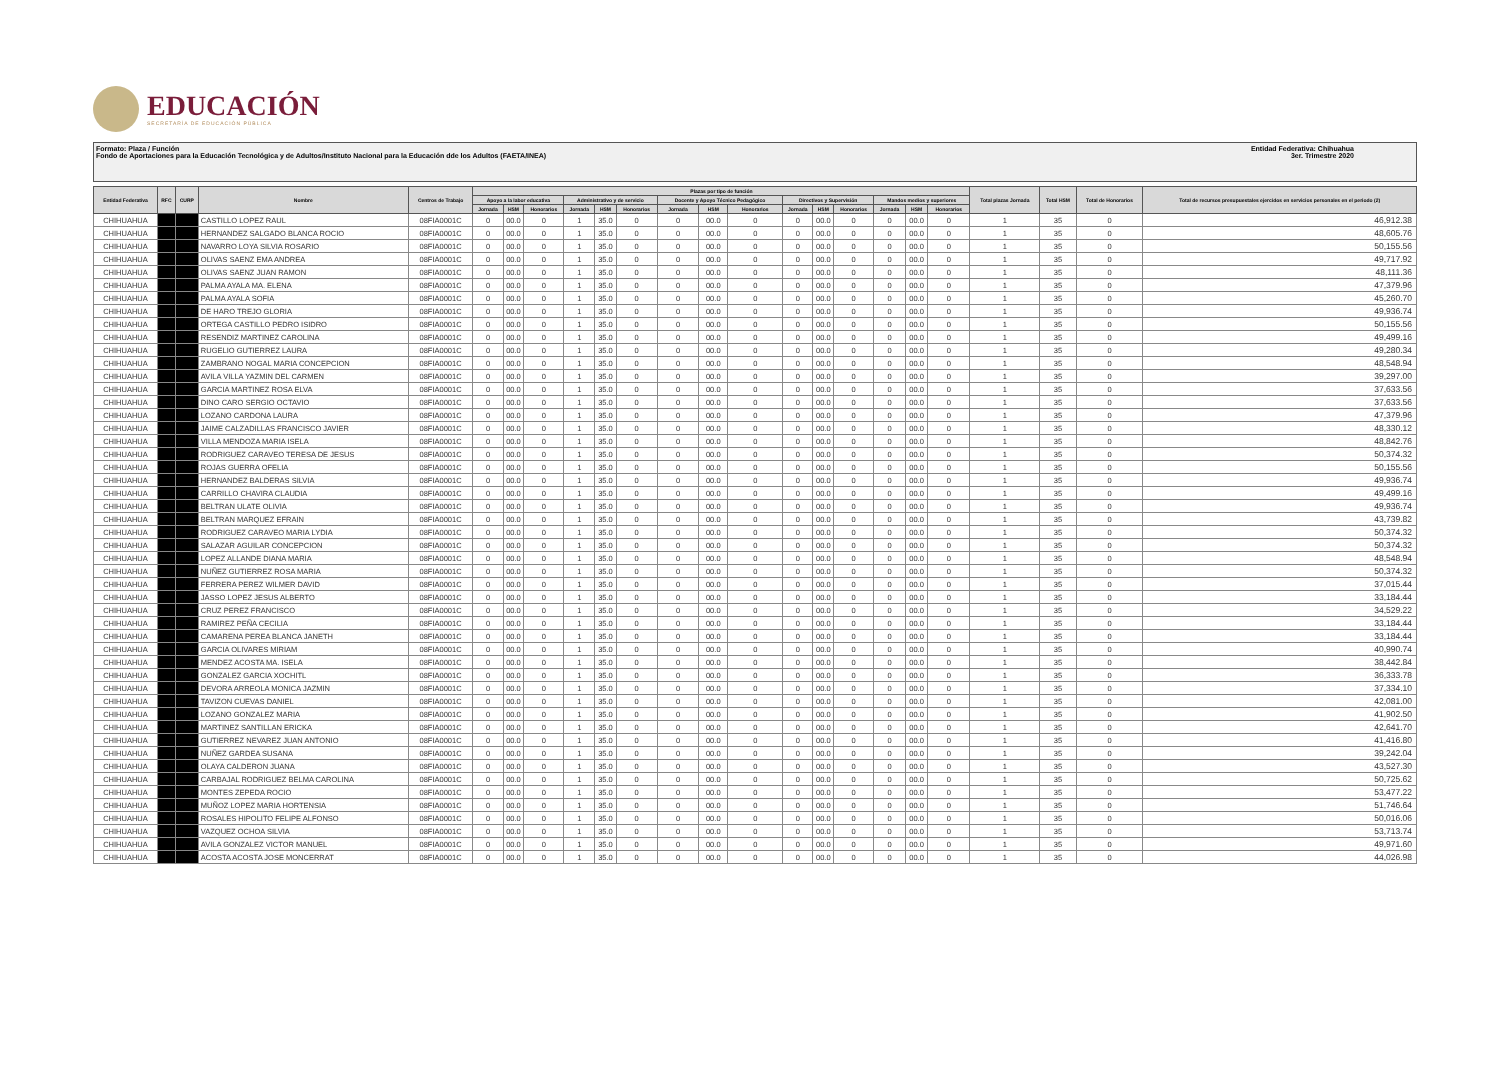EDUCACIÓN
SECRETARÍA DE EDUCACIÓN PÚBLICA
Formato: Plaza / Función
Fondo de Aportaciones para la Educación Tecnológica y de Adultos/Instituto Nacional para la Educación dde los Adultos (FAETA/INEA)
Entidad Federativa: Chihuahua
3er. Trimestre 2020
| Entidad Federativa | RFC | CURP | Nombre | Centros de Trabajo | Plazas por tipo de función | | | | | | | | | | | | | | | Total plazas Jornada | Total HSM | Total de Honorarios | Total de recursos presupuestales ejercidos en servicios personales en el periodo (2) |
| --- | --- | --- | --- | --- | --- | --- | --- | --- | --- | --- | --- | --- | --- | --- | --- | --- | --- | --- | --- | --- | --- | --- | --- |
| | | | | | Apoyo a la labor educativa | | | Administrativo y de servicio | | | Docente y Apoyo Técnico Pedagógico | | | Directivos y Supervisión | | | Mandos medios y superiores | | | | | | |
| | | | | | Jornada | HSM | Honorarios | Jornada | HSM | Honorarios | Jornada | HSM | Honorarios | Jornada | HSM | Honorarios | Jornada | HSM | Honorarios | | | | |
| CHIHUAHUA | | | CASTILLO LOPEZ RAUL | 08FIA0001C | 0 | 00.0 | 0 | 1 | 35.0 | 0 | 0 | 00.0 | 0 | 0 | 00.0 | 0 | 0 | 00.0 | 0 | 1 | 35 | 0 | 46,912.38 |
| CHIHUAHUA | | | HERNANDEZ SALGADO BLANCA ROCIO | 08FIA0001C | 0 | 00.0 | 0 | 1 | 35.0 | 0 | 0 | 00.0 | 0 | 0 | 00.0 | 0 | 0 | 00.0 | 0 | 1 | 35 | 0 | 48,605.76 |
| CHIHUAHUA | | | NAVARRO LOYA SILVIA ROSARIO | 08FIA0001C | 0 | 00.0 | 0 | 1 | 35.0 | 0 | 0 | 00.0 | 0 | 0 | 00.0 | 0 | 0 | 00.0 | 0 | 1 | 35 | 0 | 50,155.56 |
| CHIHUAHUA | | | OLIVAS SAENZ EMA ANDREA | 08FIA0001C | 0 | 00.0 | 0 | 1 | 35.0 | 0 | 0 | 00.0 | 0 | 0 | 00.0 | 0 | 0 | 00.0 | 0 | 1 | 35 | 0 | 49,717.92 |
| CHIHUAHUA | | | OLIVAS SAENZ JUAN RAMON | 08FIA0001C | 0 | 00.0 | 0 | 1 | 35.0 | 0 | 0 | 00.0 | 0 | 0 | 00.0 | 0 | 0 | 00.0 | 0 | 1 | 35 | 0 | 48,111.36 |
| CHIHUAHUA | | | PALMA AYALA MA. ELENA | 08FIA0001C | 0 | 00.0 | 0 | 1 | 35.0 | 0 | 0 | 00.0 | 0 | 0 | 00.0 | 0 | 0 | 00.0 | 0 | 1 | 35 | 0 | 47,379.96 |
| CHIHUAHUA | | | PALMA AYALA SOFIA | 08FIA0001C | 0 | 00.0 | 0 | 1 | 35.0 | 0 | 0 | 00.0 | 0 | 0 | 00.0 | 0 | 0 | 00.0 | 0 | 1 | 35 | 0 | 45,260.70 |
| CHIHUAHUA | | | DE HARO TREJO GLORIA | 08FIA0001C | 0 | 00.0 | 0 | 1 | 35.0 | 0 | 0 | 00.0 | 0 | 0 | 00.0 | 0 | 0 | 00.0 | 0 | 1 | 35 | 0 | 49,936.74 |
| CHIHUAHUA | | | ORTEGA CASTILLO PEDRO ISIDRO | 08FIA0001C | 0 | 00.0 | 0 | 1 | 35.0 | 0 | 0 | 00.0 | 0 | 0 | 00.0 | 0 | 0 | 00.0 | 0 | 1 | 35 | 0 | 50,155.56 |
| CHIHUAHUA | | | RESENDIZ MARTINEZ CAROLINA | 08FIA0001C | 0 | 00.0 | 0 | 1 | 35.0 | 0 | 0 | 00.0 | 0 | 0 | 00.0 | 0 | 0 | 00.0 | 0 | 1 | 35 | 0 | 49,499.16 |
| CHIHUAHUA | | | RUGELIO GUTIERREZ LAURA | 08FIA0001C | 0 | 00.0 | 0 | 1 | 35.0 | 0 | 0 | 00.0 | 0 | 0 | 00.0 | 0 | 0 | 00.0 | 0 | 1 | 35 | 0 | 49,280.34 |
| CHIHUAHUA | | | ZAMBRANO NOGAL MARIA CONCEPCION | 08FIA0001C | 0 | 00.0 | 0 | 1 | 35.0 | 0 | 0 | 00.0 | 0 | 0 | 00.0 | 0 | 0 | 00.0 | 0 | 1 | 35 | 0 | 48,548.94 |
| CHIHUAHUA | | | AVILA VILLA YAZMIN DEL CARMEN | 08FIA0001C | 0 | 00.0 | 0 | 1 | 35.0 | 0 | 0 | 00.0 | 0 | 0 | 00.0 | 0 | 0 | 00.0 | 0 | 1 | 35 | 0 | 39,297.00 |
| CHIHUAHUA | | | GARCIA MARTINEZ ROSA ELVA | 08FIA0001C | 0 | 00.0 | 0 | 1 | 35.0 | 0 | 0 | 00.0 | 0 | 0 | 00.0 | 0 | 0 | 00.0 | 0 | 1 | 35 | 0 | 37,633.56 |
| CHIHUAHUA | | | DINO CARO SERGIO OCTAVIO | 08FIA0001C | 0 | 00.0 | 0 | 1 | 35.0 | 0 | 0 | 00.0 | 0 | 0 | 00.0 | 0 | 0 | 00.0 | 0 | 1 | 35 | 0 | 37,633.56 |
| CHIHUAHUA | | | LOZANO CARDONA LAURA | 08FIA0001C | 0 | 00.0 | 0 | 1 | 35.0 | 0 | 0 | 00.0 | 0 | 0 | 00.0 | 0 | 0 | 00.0 | 0 | 1 | 35 | 0 | 47,379.96 |
| CHIHUAHUA | | | JAIME CALZADILLAS FRANCISCO JAVIER | 08FIA0001C | 0 | 00.0 | 0 | 1 | 35.0 | 0 | 0 | 00.0 | 0 | 0 | 00.0 | 0 | 0 | 00.0 | 0 | 1 | 35 | 0 | 48,330.12 |
| CHIHUAHUA | | | VILLA MENDOZA MARIA ISELA | 08FIA0001C | 0 | 00.0 | 0 | 1 | 35.0 | 0 | 0 | 00.0 | 0 | 0 | 00.0 | 0 | 0 | 00.0 | 0 | 1 | 35 | 0 | 48,842.76 |
| CHIHUAHUA | | | RODRIGUEZ CARAVEO TERESA DE JESUS | 08FIA0001C | 0 | 00.0 | 0 | 1 | 35.0 | 0 | 0 | 00.0 | 0 | 0 | 00.0 | 0 | 0 | 00.0 | 0 | 1 | 35 | 0 | 50,374.32 |
| CHIHUAHUA | | | ROJAS GUERRA OFELIA | 08FIA0001C | 0 | 00.0 | 0 | 1 | 35.0 | 0 | 0 | 00.0 | 0 | 0 | 00.0 | 0 | 0 | 00.0 | 0 | 1 | 35 | 0 | 50,155.56 |
| CHIHUAHUA | | | HERNANDEZ BALDERAS SILVIA | 08FIA0001C | 0 | 00.0 | 0 | 1 | 35.0 | 0 | 0 | 00.0 | 0 | 0 | 00.0 | 0 | 0 | 00.0 | 0 | 1 | 35 | 0 | 49,936.74 |
| CHIHUAHUA | | | CARRILLO CHAVIRA CLAUDIA | 08FIA0001C | 0 | 00.0 | 0 | 1 | 35.0 | 0 | 0 | 00.0 | 0 | 0 | 00.0 | 0 | 0 | 00.0 | 0 | 1 | 35 | 0 | 49,499.16 |
| CHIHUAHUA | | | BELTRAN ULATE OLIVIA | 08FIA0001C | 0 | 00.0 | 0 | 1 | 35.0 | 0 | 0 | 00.0 | 0 | 0 | 00.0 | 0 | 0 | 00.0 | 0 | 1 | 35 | 0 | 49,936.74 |
| CHIHUAHUA | | | BELTRAN MARQUEZ EFRAIN | 08FIA0001C | 0 | 00.0 | 0 | 1 | 35.0 | 0 | 0 | 00.0 | 0 | 0 | 00.0 | 0 | 0 | 00.0 | 0 | 1 | 35 | 0 | 43,739.82 |
| CHIHUAHUA | | | RODRIGUEZ CARAVEO MARIA LYDIA | 08FIA0001C | 0 | 00.0 | 0 | 1 | 35.0 | 0 | 0 | 00.0 | 0 | 0 | 00.0 | 0 | 0 | 00.0 | 0 | 1 | 35 | 0 | 50,374.32 |
| CHIHUAHUA | | | SALAZAR AGUILAR CONCEPCION | 08FIA0001C | 0 | 00.0 | 0 | 1 | 35.0 | 0 | 0 | 00.0 | 0 | 0 | 00.0 | 0 | 0 | 00.0 | 0 | 1 | 35 | 0 | 50,374.32 |
| CHIHUAHUA | | | LOPEZ ALLANDE DIANA MARIA | 08FIA0001C | 0 | 00.0 | 0 | 1 | 35.0 | 0 | 0 | 00.0 | 0 | 0 | 00.0 | 0 | 0 | 00.0 | 0 | 1 | 35 | 0 | 48,548.94 |
| CHIHUAHUA | | | NUÑEZ GUTIERREZ ROSA MARIA | 08FIA0001C | 0 | 00.0 | 0 | 1 | 35.0 | 0 | 0 | 00.0 | 0 | 0 | 00.0 | 0 | 0 | 00.0 | 0 | 1 | 35 | 0 | 50,374.32 |
| CHIHUAHUA | | | FERRERA PEREZ WILMER DAVID | 08FIA0001C | 0 | 00.0 | 0 | 1 | 35.0 | 0 | 0 | 00.0 | 0 | 0 | 00.0 | 0 | 0 | 00.0 | 0 | 1 | 35 | 0 | 37,015.44 |
| CHIHUAHUA | | | JASSO LOPEZ JESUS ALBERTO | 08FIA0001C | 0 | 00.0 | 0 | 1 | 35.0 | 0 | 0 | 00.0 | 0 | 0 | 00.0 | 0 | 0 | 00.0 | 0 | 1 | 35 | 0 | 33,184.44 |
| CHIHUAHUA | | | CRUZ PEREZ FRANCISCO | 08FIA0001C | 0 | 00.0 | 0 | 1 | 35.0 | 0 | 0 | 00.0 | 0 | 0 | 00.0 | 0 | 0 | 00.0 | 0 | 1 | 35 | 0 | 34,529.22 |
| CHIHUAHUA | | | RAMIREZ PEÑA CECILIA | 08FIA0001C | 0 | 00.0 | 0 | 1 | 35.0 | 0 | 0 | 00.0 | 0 | 0 | 00.0 | 0 | 0 | 00.0 | 0 | 1 | 35 | 0 | 33,184.44 |
| CHIHUAHUA | | | CAMARENA PEREA BLANCA JANETH | 08FIA0001C | 0 | 00.0 | 0 | 1 | 35.0 | 0 | 0 | 00.0 | 0 | 0 | 00.0 | 0 | 0 | 00.0 | 0 | 1 | 35 | 0 | 33,184.44 |
| CHIHUAHUA | | | GARCIA OLIVARES MIRIAM | 08FIA0001C | 0 | 00.0 | 0 | 1 | 35.0 | 0 | 0 | 00.0 | 0 | 0 | 00.0 | 0 | 0 | 00.0 | 0 | 1 | 35 | 0 | 40,990.74 |
| CHIHUAHUA | | | MENDEZ ACOSTA MA. ISELA | 08FIA0001C | 0 | 00.0 | 0 | 1 | 35.0 | 0 | 0 | 00.0 | 0 | 0 | 00.0 | 0 | 0 | 00.0 | 0 | 1 | 35 | 0 | 38,442.84 |
| CHIHUAHUA | | | GONZALEZ GARCIA XOCHITL | 08FIA0001C | 0 | 00.0 | 0 | 1 | 35.0 | 0 | 0 | 00.0 | 0 | 0 | 00.0 | 0 | 0 | 00.0 | 0 | 1 | 35 | 0 | 36,333.78 |
| CHIHUAHUA | | | DEVORA ARREOLA MONICA JAZMIN | 08FIA0001C | 0 | 00.0 | 0 | 1 | 35.0 | 0 | 0 | 00.0 | 0 | 0 | 00.0 | 0 | 0 | 00.0 | 0 | 1 | 35 | 0 | 37,334.10 |
| CHIHUAHUA | | | TAVIZON CUEVAS DANIEL | 08FIA0001C | 0 | 00.0 | 0 | 1 | 35.0 | 0 | 0 | 00.0 | 0 | 0 | 00.0 | 0 | 0 | 00.0 | 0 | 1 | 35 | 0 | 42,081.00 |
| CHIHUAHUA | | | LOZANO GONZALEZ MARIA | 08FIA0001C | 0 | 00.0 | 0 | 1 | 35.0 | 0 | 0 | 00.0 | 0 | 0 | 00.0 | 0 | 0 | 00.0 | 0 | 1 | 35 | 0 | 41,902.50 |
| CHIHUAHUA | | | MARTINEZ SANTILLAN ERICKA | 08FIA0001C | 0 | 00.0 | 0 | 1 | 35.0 | 0 | 0 | 00.0 | 0 | 0 | 00.0 | 0 | 0 | 00.0 | 0 | 1 | 35 | 0 | 42,641.70 |
| CHIHUAHUA | | | GUTIERREZ NEVAREZ JUAN ANTONIO | 08FIA0001C | 0 | 00.0 | 0 | 1 | 35.0 | 0 | 0 | 00.0 | 0 | 0 | 00.0 | 0 | 0 | 00.0 | 0 | 1 | 35 | 0 | 41,416.80 |
| CHIHUAHUA | | | NUÑEZ GARDEA SUSANA | 08FIA0001C | 0 | 00.0 | 0 | 1 | 35.0 | 0 | 0 | 00.0 | 0 | 0 | 00.0 | 0 | 0 | 00.0 | 0 | 1 | 35 | 0 | 39,242.04 |
| CHIHUAHUA | | | OLAYA CALDERON JUANA | 08FIA0001C | 0 | 00.0 | 0 | 1 | 35.0 | 0 | 0 | 00.0 | 0 | 0 | 00.0 | 0 | 0 | 00.0 | 0 | 1 | 35 | 0 | 43,527.30 |
| CHIHUAHUA | | | CARBAJAL RODRIGUEZ BELMA CAROLINA | 08FIA0001C | 0 | 00.0 | 0 | 1 | 35.0 | 0 | 0 | 00.0 | 0 | 0 | 00.0 | 0 | 0 | 00.0 | 0 | 1 | 35 | 0 | 50,725.62 |
| CHIHUAHUA | | | MONTES ZEPEDA ROCIO | 08FIA0001C | 0 | 00.0 | 0 | 1 | 35.0 | 0 | 0 | 00.0 | 0 | 0 | 00.0 | 0 | 0 | 00.0 | 0 | 1 | 35 | 0 | 53,477.22 |
| CHIHUAHUA | | | MUÑOZ LOPEZ MARIA HORTENSIA | 08FIA0001C | 0 | 00.0 | 0 | 1 | 35.0 | 0 | 0 | 00.0 | 0 | 0 | 00.0 | 0 | 0 | 00.0 | 0 | 1 | 35 | 0 | 51,746.64 |
| CHIHUAHUA | | | ROSALES HIPOLITO FELIPE ALFONSO | 08FIA0001C | 0 | 00.0 | 0 | 1 | 35.0 | 0 | 0 | 00.0 | 0 | 0 | 00.0 | 0 | 0 | 00.0 | 0 | 1 | 35 | 0 | 50,016.06 |
| CHIHUAHUA | | | VAZQUEZ OCHOA SILVIA | 08FIA0001C | 0 | 00.0 | 0 | 1 | 35.0 | 0 | 0 | 00.0 | 0 | 0 | 00.0 | 0 | 0 | 00.0 | 0 | 1 | 35 | 0 | 53,713.74 |
| CHIHUAHUA | | | AVILA GONZALEZ VICTOR MANUEL | 08FIA0001C | 0 | 00.0 | 0 | 1 | 35.0 | 0 | 0 | 00.0 | 0 | 0 | 00.0 | 0 | 0 | 00.0 | 0 | 1 | 35 | 0 | 49,971.60 |
| CHIHUAHUA | | | ACOSTA ACOSTA JOSE MONCERRAT | 08FIA0001C | 0 | 00.0 | 0 | 1 | 35.0 | 0 | 0 | 00.0 | 0 | 0 | 00.0 | 0 | 0 | 00.0 | 0 | 1 | 35 | 0 | 44,026.98 |